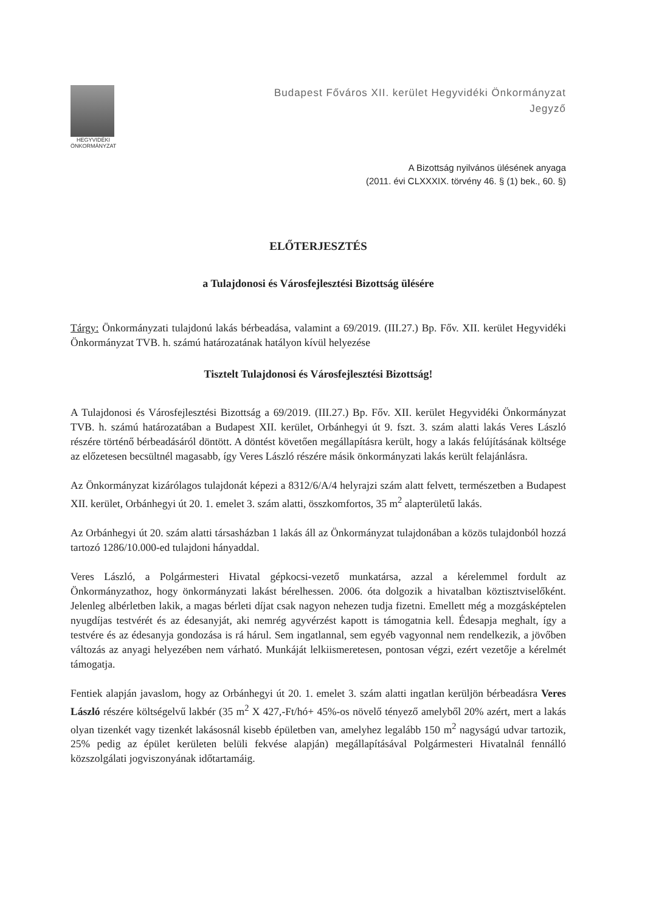HEGYVIDÉKI
ÖNKORMÁNYZAT
Budapest Főváros XII. kerület Hegyvidéki Önkormányzat
Jegyző
A Bizottság nyilvános ülésének anyaga
(2011. évi CLXXXIX. törvény 46. § (1) bek., 60. §)
ELŐTERJESZTÉS
a Tulajdonosi és Városfejlesztési Bizottság ülésére
Tárgy: Önkormányzati tulajdonú lakás bérbeadása, valamint a 69/2019. (III.27.) Bp. Főv. XII. kerület Hegyvidéki Önkormányzat TVB. h. számú határozatának hatályon kívül helyezése
Tisztelt Tulajdonosi és Városfejlesztési Bizottság!
A Tulajdonosi és Városfejlesztési Bizottság a 69/2019. (III.27.) Bp. Főv. XII. kerület Hegyvidéki Önkormányzat TVB. h. számú határozatában a Budapest XII. kerület, Orbánhegyi út 9. fszt. 3. szám alatti lakás Veres László részére történő bérbeadásáról döntött. A döntést követően megállapításra került, hogy a lakás felújításának költsége az előzetesen becsültnél magasabb, így Veres László részére másik önkormányzati lakás került felajánlásra.
Az Önkormányzat kizárólagos tulajdonát képezi a 8312/6/A/4 helyrajzi szám alatt felvett, természetben a Budapest XII. kerület, Orbánhegyi út 20. 1. emelet 3. szám alatti, összkomfortos, 35 m<sup>2</sup> alapterületű lakás.
Az Orbánhegyi út 20. szám alatti társasházban 1 lakás áll az Önkormányzat tulajdonában a közös tulajdonból hozzá tartozó 1286/10.000-ed tulajdoni hányaddal.
Veres László, a Polgármesteri Hivatal gépkocsi-vezető munkatársa, azzal a kérelemmel fordult az Önkormányzathoz, hogy önkormányzati lakást bérelhessen. 2006. óta dolgozik a hivatalban köztisztviselőként. Jelenleg albérletben lakik, a magas bérleti díjat csak nagyon nehezen tudja fizetni. Emellett még a mozgásképtelen nyugdíjas testvérét és az édesanyját, aki nemrég agyvérzést kapott is támogatnia kell. Édesapja meghalt, így a testvére és az édesanyja gondozása is rá hárul. Sem ingatlannal, sem egyéb vagyonnal nem rendelkezik, a jövőben változás az anyagi helyezében nem várható. Munkáját lelkiismeretesen, pontosan végzi, ezért vezetője a kérelmét támogatja.
Fentiek alapján javaslom, hogy az Orbánhegyi út 20. 1. emelet 3. szám alatti ingatlan kerüljön bérbeadásra Veres László részére költségelvű lakbér (35 m<sup>2</sup> X 427,-Ft/hó+ 45%-os növelő tényező amelyből 20% azért, mert a lakás olyan tizenkét vagy tizenkét lakásosnál kisebb épületben van, amelyhez legalább 150 m<sup>2</sup> nagyságú udvar tartozik, 25% pedig az épület kerületen belüli fekvése alapján) megállapításával Polgármesteri Hivatalnál fennálló közszolgálati jogviszonyának időtartamáig.